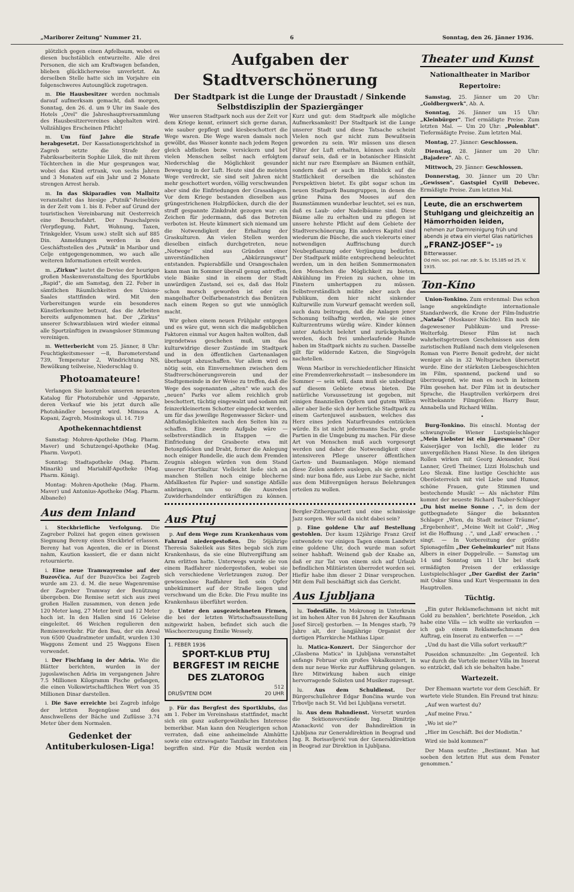„Mariborer Zeitung" Nummer 21. 6 Sonntag, den 26. Jänner 1936.
plötzlich gegen einen Apfelbaum, wobei es diesen buchstäblich entwurzelte. Alle drei Personen, die sich am Kraftwagen befanden, blieben glücklicherweise unverletzt. An derselben Stelle hatte sich im Vorjahre ein folgenschweres Autounglück zugetragen.
m. Die Hausbesitzer werden nochmals darauf aufmerksam gemacht, daß morgen, Sonntag, den 26. d. um 9 Uhr im Saale des Hotels „Orel" die Jahreshauptversammlung des Hausbesitzervereines abgehalten wird. Vollzähliges Erscheinen Pflicht!
m. Um fünf Jahre die Strafe herabgesetzt. Der Kassationsgerichtshof in Zagreb setzte die Strafe der Fabriksarbeiterin Sophie Lilek, die mit ihrem Töchterchen in die Mur gesprungen war, wobei das Kind ertrank, von sechs Jahren und 3 Monaten auf ein Jahr und 2 Monate strengen Arrest herab.
m. In das Skiparadies von Mallnitz veranstaltet das hiesige „Putnik"-Reisebüro in der Zeit vom 1. bis 8. Feber auf Grund der touristischen Vereinbarung mit Oesterreich eine Besuchsfahrt. Der Pauschalpreis (Verpflegung, Fahrt, Wohnung, Taxen, Trinkgelder, Visum usw.) stellt sich auf 885 Din. Anmeldungen werden in den Geschäftsstellen des „Putnik" in Maribor und Celje entgegengenommen, wo auch alle weiteren Informationen erteilt werden.
m. „Zirkus" lautet die Devise der heurigen großen Maskenveranstaltung des Sportklubs „Rapid", die am Samstag, den 22. Feber in sämtlichen Räumlichkeiten des Unions-Saales stattfinden wird. Mit den Vorbereitungen wurde ein besonderes Künstlerkomitee betraut, das die Arbeiten bereits aufgenommen hat. Der „Zirkus" unserer Schwarzblauen wird wieder einmal alle Sportzünftigen in zwangsloser Stimmung vereinigen.
m. Wetterbericht vom 25. Jänner, 8 Uhr: Feuchtigkeitsmesser —8, Barometerstand 739, Temperatur 2, Windrichtung NS, Bewölkung teilweise, Niederschlag 0.
Photoamateure!
Verlangen Sie kostenlos unseren neuesten Katalog für Photozubehör und -Apparate, deren Verkauf wie bis jetzt durch alle Photohändler besorgt wird. Mimosa A. Kopani, Zagreb, Mosinskoga ul. 14. 719
Apothekennachtdienst
Samstag: Mohren-Apotheke (Mag. Pharm. Maver) und Schutzengel-Apotheke (Mag. Pharm. Vavpot).
Sonntag: Stadtapotheke (Mag. Pharm. Minarik) und Mariahilf-Apotheke (Mag. Pharm. König).
Montag: Mohren-Apotheke (Mag. Pharm. Maver) und Antonius-Apotheke (Mag. Pharm. Albaneže)
Aus dem Inland
i. Steckbriefliche Verfolgung. Die Zagreber Polizei hat gegen einen gewissen Siegmung Bereny einen Steckbrief erlassen. Bereny hat von Agenten, die er in Dienst nahm, Kaution kassiert, die er dann nicht retournierte.
i. Eine neue Tramwayremise auf der Buzovčica. Auf der Buzovčica bei Zagreb wurde am 23. d. M. die neue Wagenremise der Zagreber Tramway der Benützung übergeben. Die Remise setzt sich aus zwei großen Hallen zusammen, von denen jede 120 Meter lang, 27 Meter breit und 12 Meter hoch ist. In den Hallen sind 16 Geleise eingeleitet. 46 Weichen regulieren den Remisenverkehr. Für den Bau, der ein Areal von 6500 Quadratmeter umfaßt, wurden 130 Waggons Zement und 25 Waggons Eisen verwendet.
i. Der Fischfang in der Adria. Wie die Blätter berichten, wurden in der jugoslawischen Adria im vergangenen Jahre 7.5 Millionen Kilogramm Fische gefangen, die einen Volkswirtschaftlichen Wert von 35 Millionen Dinar darstellen.
i. Die Save erreichte bei Zagreb infolge der letzten Regengüsse und des Anschwellens der Bäche und Zuflüsse 3.74 Meter über dem Normalen.
Gedenket der Antituberkulosen-Liga!
Aufgaben der Stadtverschönerung
Der Stadtpark ist die Lunge der Draustadt / Sinkende Selbstdisziplin der Spaziergänger
Wer unseren Stadtpark noch aus der Zeit vor dem Kriege kennt, erinnert sich gerne daran, wie sauber gepflegt und kiesbeschottert die Wege waren. Die Wege waren damals noch gewölbt, das Wasser konnte nach jedem Regen gleich abfließen bezw. versickern und bot vielen Menschen selbst nach erfolgtem Niederschlag die Möglichkeit gesunder Bewegung in der Luft. Heute sind die meisten Wege verdreckt, sie sind seit Jahren nicht mehr geschottert worden, völlig verschwunden aber sind die Einfriedungen der Grasanlagen. Vor dem Kriege bestanden dieselben aus grüngestrichenen Holzpflöcken, durch die der straff gespannte Zinkdraht gezogen war: ein Zeichen für jedermann, daß das Betreten verboten ist. Heute kümmert sich niemand um die Notwendigkeit der Erhaltung der Graskulturen. An vielen Stellen werden dieselben einfach durchgetreten, neue „Notwege" sind aus Gründen einer unverständlichen „Abkürzungswut" entstanden. Papierabfälle und Orangeschalen kann man im Sommer überall genug antreffen, viele Bänke sind in einem der Stadt unwürdigen Zustand, sei es, daß das Holz schon morsch geworden ist oder ein mangelhafter Oelfarbenanstrich das Benützen nach einem Regen so gut wie unmöglich macht.
Wir gehen einem neuen Frühjahr entgegen und es wäre gut, wenn sich die maßgeblichen Faktoren einmal vor Augen halten wollten, daß irgendetwas geschehen muß, um das kulturwidrige dieser Zustände im Stadtpark und in den öffentlichen Gartenanlagen überhaupt abzuschaffen. Vor allem wird es nötig sein, ein Einvernehmen zwischen dem Stadtverschönerungsverein und der Stadtgemeinde in der Weise zu treffen, daß die Wege des sogenannten „alten" wie auch des „neuen" Parks vor allem reichlich grob beschottert, tüchtig eingewalzt und sodann mit feinzerkleinertem Schotter eingedeckt werden, um für das jeweilige Regenwasser Sicker- und Abflußmöglichkeiten nach den Seiten hin zu schaffen. Eine zweite Aufgabe wäre — selbstverständlich in Etappen — die Einfriedung der Grasbeete etwa mit Betonpflöcken und Draht, ferner die Anlegung noch einiger Rondelle, die auch dem Fremden Zeugnis ablegen würden von dem Stand unserer Hortikultur. Vielleicht ließe sich an manchen Stellen noch einige blecherne Abfallkasten für Papier- und sonstige Abfälle anbringen, um so die Ausreden Zuwiderhandelnder entkräftigen zu können. Kurz und gut: dem Stadtpark alle mögliche Aufmerksamkeit! Der Stadtpark ist die Lunge unserer Stadt und diese Tatsache scheint Vielen noch gar nicht zum Bewußtsein geworden zu sein. Wir müssen uns diesen Filter der Luft erhalten, können auch stolz darauf sein, daß er in botanischer Hinsicht nicht nur rare Exemplare an Bäumen enthält, sondern daß er auch im Hinblick auf die Stattlichkeit derselben die schönsten Perspektiven bietet. Es gibt sogar schon im neuen Stadtpark Baumgruppen, in denen die grüne Paina des Mooses auf den Baumstämmen wunderbar leuchtet, sei es nun, daß es Laub- oder Nadelbäume sind. Diese Bäume alle zu erhalten und zu pflegen ist unsere hehrste Pflicht auf dem Gebiete der Stadtverschönerung. Ein anderes Kapitel sind wiederum die Büsche, die auch vielerorts einer notwendigen Auffrischung durch Neubepflanzung oder Verjüngung bedürfen. Der Stadtpark müßte entsprechend beleuchtet werden, um in den heißen Sommermonaten den Menschen die Möglichkeit zu bieten, Abkühlung im Freien zu suchen, ohne im Finstern umhertappen zu müssen. Selbstverständlich müßte aber auch das Publikum, dem hier nicht sinkender Kulturwille zum Vorwurf gemacht werden soll, auch dazu beitragen, daß die Anlagen jener Schonung teilhaftig werden, wie sie eines Kulturzentrums würdig wäre. Kinder können unter Aufsicht belehrt und zurückgehalten werden, doch frei umherlaufende Hunde haben im Stadtpark nichts zu suchen. Dasselbe gilt für wildernde Katzen, die Singvögeln nachstellen.
Wenn Maribor in verschiedentlicher Hinsicht eine Fremdenverkehrsstadt — insbesondere im Sommer — sein will, dann muß sie unbedingt auf diesem Gebiete etwas bieten. Die natürliche Voraussetzung ist gegeben, mit einigen finanziellen Opfern und gutem Willen aller aber ließe sich der herrliche Stadtpark zu einem Gartenjuwel ausbauen, welches das Herz eines jeden Naturfreundes entzücken würde. Es ist nicht jedermanns Sache, große Partien in die Umgebung zu machen. Für diese Art von Menschen muß auch vorgesorgt werden und daher die Notwendigkeit einer intensiveren Pflege unserer öffentlichen Garten- und Baumanlagen. Möge niemand diese Zeilen anders auslegen, als sie gemeint sind: nur bona fide, aus Liebe zur Sache, nicht aus dem Mißvergnügen heraus Belehrungen erteilen zu wollen.
Aus Ptuj
p. Auf dem Wege zum Krankenhaus vom Fahrrad niedergestoßen. Die 56jährige Theresia Sakelšek aus Sites begab sich zum Krankenhaus, da sie eine Blutvergiftung am Arm erlitten hatte. Unterwegs wurde sie von einem Radfahrer niedergestoßen, wobei sie sich verschiedene Verletzungen zuzog. Der gewissenlose Radfahrer ließ sein Opfer unbekümmert auf der Straße liegen und verschwand um die Ecke. Die Frau mußte ins Krankenhaus überführt werden.
p. Unter den ausgezeichneten Firmen, die bei der letzten Wirtschaftsausstellung mitgewirkt haben, befindet sich auch die Wäscheerzeugung Emilie Wessely.
1. FEBER 1936
SPORT-KLUB PTUJ
BERGFEST IM REICHE
DES ZLATOROG
512
DRUŠVTENI DOM 20 UHR
p. Für das Bergfest des Sportklubs, das am 1. Feber im Vereinshaus stattfindet, macht sich ein ganz außergewöhnliches Interesse bemerkbar. Man kann den Neugierigen schon verraten, daß eine anheimelnde Almhütte sowie eine extravagante Tanzbar im Entstehen begriffen sind. Für die Musik werden ein Bergler-Zitherquartett und eine schmissige Jazz sorgen. Wer soll da nicht dabei sein?
p. Eine goldene Uhr auf Bestellung gestohlen. Der kaum 12jährige Franz Greif entwendete vor einigen Tagen einem Landwirt eine goldene Uhr, doch wurde man sofort seiner habhaft. Weinend gab der Knabe an, daß er zur Tat von einem sich auf Urlaub befindlichen Militäristen überredet worden sei. Hiefür habe ihm dieser 2 Dinar versprochen. Mit dem Fall beschäftigt sich das Gericht.
Aus Ljubljana
lu. Todesfälle. In Mokronog in Unterkrain ist im hohen Alter von 84 Jahren der Kaufmann Josef Sircelj gestorben. — In Menges starb, 79 Jahre alt, der langjährige Organist der dortigen Pfarrkirche Mathias Lipar.
lu. Matica-Konzert. Der Sängerchor der „Glasbena Matica" in Ljubljana veranstaltet anfangs Februar ein großes Vokalkonzert, in dem nur neue Werke zur Aufführung gelangen. Ihre Mitwirkung haben auch einige hervorragende Solisten und Musiker zugesagt.
lu. Aus dem Schuldienst. Der Bürgerschullehrer Edgar Bončina wurde von Trbovlje nach St. Vid bei Ljubljana versetzt.
lu. Aus dem Bahndienst. Versetzt wurden die Sektionsvorstände Ing. Dimitrije Atanacković von der Bahndirektion in Ljubljana zur Generaldirektion in Beograd und Ing. R. Borisavljević von der Generaldirektion in Beograd zur Direktion in Ljubljana.
Theater und Kunst
Nationaltheater in Maribor
Repertoire:
Samstag, 25. Jänner um 20 Uhr: „Goldbergwerk", Ab. A.
Sonntag, 26. Jänner um 15 Uhr: „Kleinbürger". Tief ermäßigte Preise. Zum letzten Mal. — Um 20 Uhr: „Polenblut". Tiefermäßigte Preise. Zum letzten Mal.
Montag, 27. Jänner: Geschlossen.
Dienstag, 28. Jänner um 20 Uhr: „Bajadere". Ab. C.
Mittwoch, 29. Jänner: Geschlossen.
Donnerstag, 30. Jänner um 20 Uhr: „Gewissen". Gastspiel Cyrill Debevec. Ermäßigte Preise. Zum letzten Mal.
Leute, die an erschwertem Stuhlgang und gleichzeitig an Hämorrhoiden leiden,
nehmen zur Darmreinigung früh und abends je etwa ein viertel Glas natürliches „FRANZ-JOSEF"- 19
Bitterwasser.
Od min. soc. pol. nar. zdr. S. br. 15.185 od 25. V. 1935.
Ton-Kino
Union-Tonkino. Zum erstenmal: Das schon lange angekündigte internationale Standardwerk, die Krone der Film-Industrie „Nataša" (Moskauer Nächte). Ein noch nie dagewesener Publikum- und Presse-Welterfolg. Dieser Film ist nach wahrheitsgetreuen Geschehnissen aus dem zaristischen Rußland nach dem vielgelesenen Roman von Pierre Benoit gedreht, der nicht weniger als in 32 Weltsprachen übersetzt wurde. Eine der stärksten Liebesgeschichten im Film, spannend, packend und so überzeugend, wie man es noch in keinem Film gesehen hat. Der Film ist in deutscher Sprache, die Hauptrollen verkörpern drei weltbekannte Filmgrößen: Harry Baur, Annabella und Richard Willm.
•
Burg-Tonkino. Bis einschl. Montag der schwungvolle Wiener Lustspielschlager „Mein Liebster ist ein Jägersmann" (Der Kaiserjäger von Ischl), die leider zu unvergeßlichen Hansi Niese. In den übrigen Rollen wirken mit Georg Alexander, Susi Lanner, Gretl Theimer, Lizzi Holzschuh und Leo Slezak. Eine lustige Geschichte aus Oberösterreich mit viel Liebe und Humor, schöne Frauen, gute Stimmen und bestechende Musik! — Als nächster Film kommt der neueste Richard Tauber-Schlager „Du bist meine Sonne . .", in dem der gottbegnadete Sänger die bekannten Schlager „Wien, du Stadt meiner Träume", „Ergebenheit", „Meine Welt ist Gold", „Weg ist die Hoffnung . .", und „Laß' erwachen . ." singt. — In Vorbereitung der größte Spionagefilm „Der Geheimkurier" mit Hans Albers in einer Doppelrolle. — Samstag um 14 und Sonntag um 11 Uhr bei stark ermäßigten Preisen der erklassige Lustspielschlager „Der Gardist der Zarin" mit Oskar Sima und Kurt Vespermann in den Hauptrollen.
Tüchtig.
„Ein guter Reklamefachmann ist nicht mit Gold zu bezahlen", berichtete Poseidon, „ich habe eine Villa — ich wollte sie verkaufen — ich gab einem Reklamefachmann den Auftrag, ein Inserat zu entwerfen — —"
„Und du hast die Villa sofort verkauft?"
Poseidon schmunzelte: „Im Gegenteil. Ich war durch die Vorteile meiner Villa im Inserat so entzückt, daß ich sie behalten habe."
Wartezeit.
Der Ehemann wartete vor dem Geschäft. Er wartete viele Stunden. Ein Freund trat hinzu:
„Auf wen wartest du?
„Auf meine Frau."
„Wo ist sie?"
„Hier im Geschäft. Bei der Modistin."
Wird sie bald kommen?"
Der Mann seufzte: „Bestimmt. Man hat soeben den letzten Hut aus dem Fenster genommen."